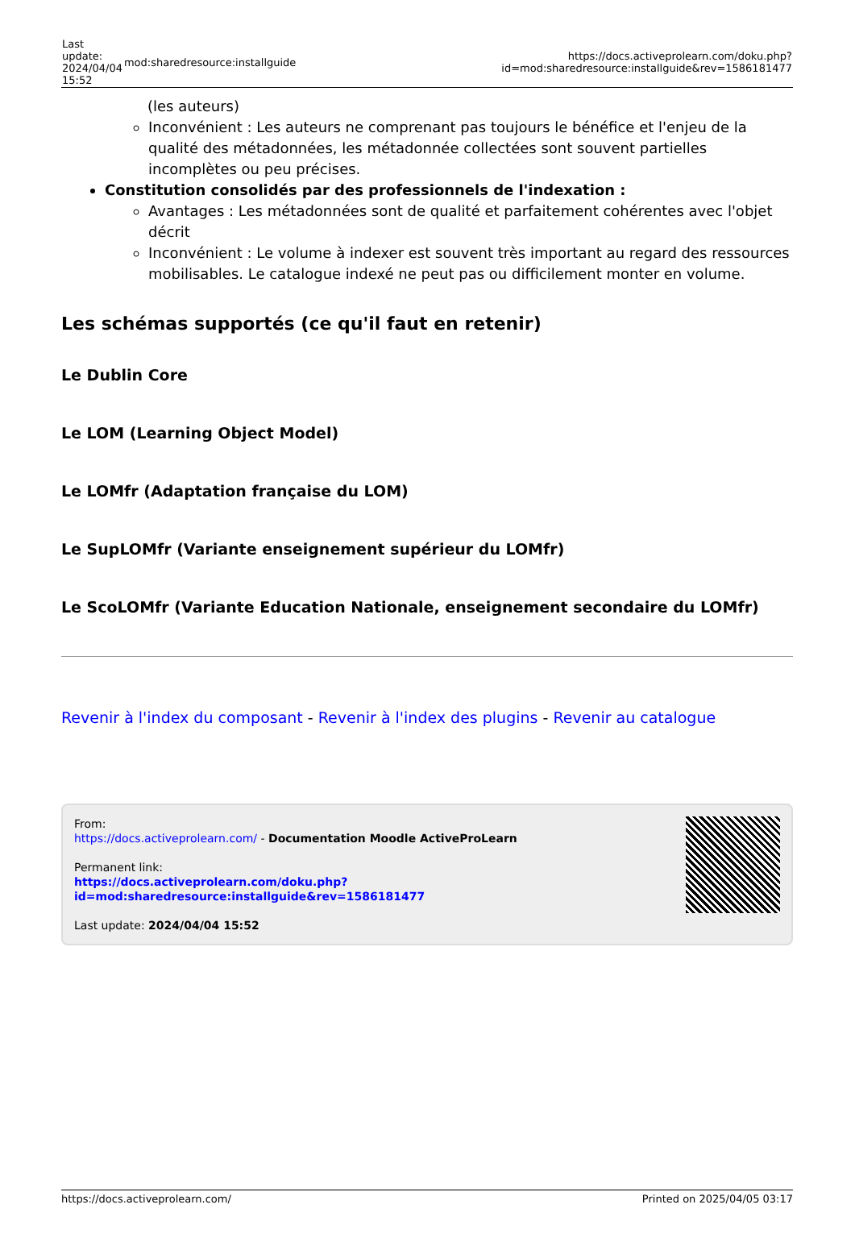| Last update: 2024/04/04 15:52 | mod:sharedresource:installguide | https://docs.activeprolearn.com/doku.php?id=mod:sharedresource:installguide&rev=1586181477 |
(les auteurs)
Inconvénient : Les auteurs ne comprenant pas toujours le bénéfice et l'enjeu de la qualité des métadonnées, les métadonnée collectées sont souvent partielles incomplètes ou peu précises.
Constitution consolidés par des professionnels de l'indexation :
Avantages : Les métadonnées sont de qualité et parfaitement cohérentes avec l'objet décrit
Inconvénient : Le volume à indexer est souvent très important au regard des ressources mobilisables. Le catalogue indexé ne peut pas ou difficilement monter en volume.
Les schémas supportés (ce qu'il faut en retenir)
Le Dublin Core
Le LOM (Learning Object Model)
Le LOMfr (Adaptation française du LOM)
Le SupLOMfr (Variante enseignement supérieur du LOMfr)
Le ScoLOMfr (Variante Education Nationale, enseignement secondaire du LOMfr)
Revenir à l'index du composant - Revenir à l'index des plugins - Revenir au catalogue
From:
https://docs.activeprolearn.com/ - Documentation Moodle ActiveProLearn
Permanent link:
https://docs.activeprolearn.com/doku.php?id=mod:sharedresource:installguide&rev=1586181477
Last update: 2024/04/04 15:52
https://docs.activeprolearn.com/ Printed on 2025/04/05 03:17